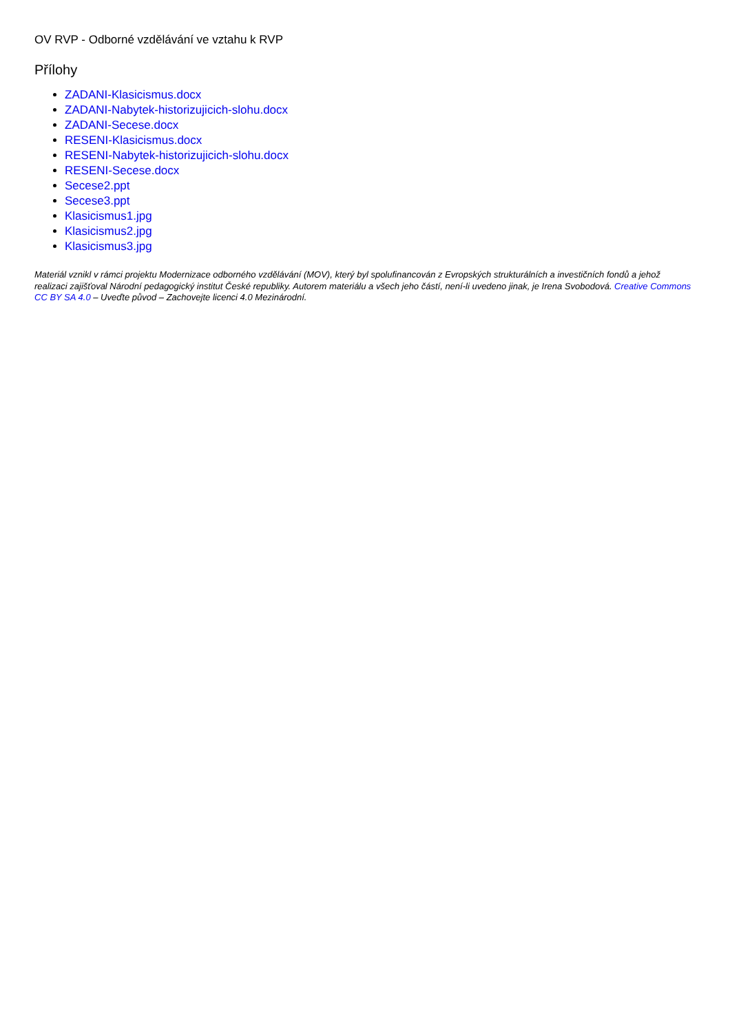OV RVP - Odborné vzdělávání ve vztahu k RVP
Přílohy
ZADANI-Klasicismus.docx
ZADANI-Nabytek-historizujicich-slohu.docx
ZADANI-Secese.docx
RESENI-Klasicismus.docx
RESENI-Nabytek-historizujicich-slohu.docx
RESENI-Secese.docx
Secese2.ppt
Secese3.ppt
Klasicismus1.jpg
Klasicismus2.jpg
Klasicismus3.jpg
Materiál vznikl v rámci projektu Modernizace odborného vzdělávání (MOV), který byl spolufinancován z Evropských strukturálních a investičních fondů a jehož realizaci zajišťoval Národní pedagogický institut České republiky. Autorem materiálu a všech jeho částí, není-li uvedeno jinak, je Irena Svobodová. Creative Commons CC BY SA 4.0 – Uveďte původ – Zachovejte licenci 4.0 Mezinárodní.